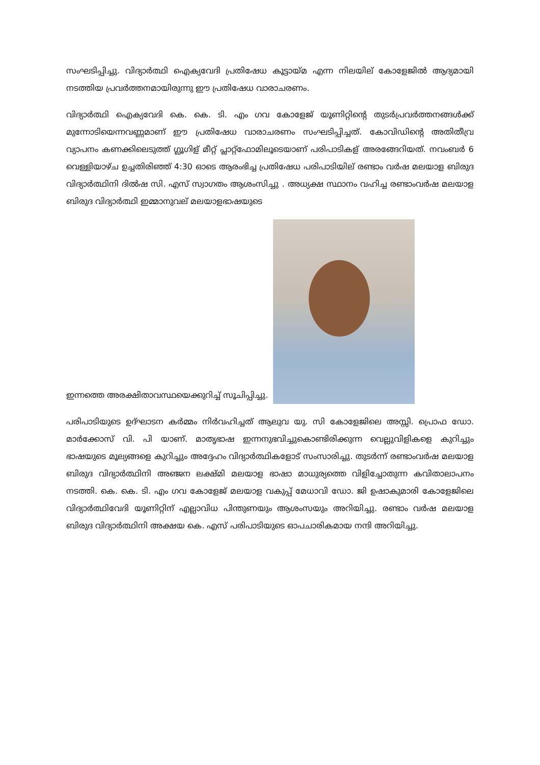സംഘടിപ്പിച്ചു. വിദ്യാർത്ഥി ഐക്യവേദി പ്രതിഷേധ കൂട്ടായ്മ എന്ന നിലയില് കോളേജിൽ ആദ്യമായി നടത്തിയ പ്രവർത്തനമായിരുന്നു ഈ പ്രതിഷേധ വാരാചരണം.
വിദ്യാർത്ഥി ഐക്യവേദി കെ. കെ. ടി. എം ഗവ കോളേജ് യൂണിറ്റിന്റെ തുടർപ്രവർത്തനങ്ങൾക്ക് മുന്നോടിയെന്നവണ്ണമാണ് ഈ പ്രതിഷേധ വാരാചരണം സംഘടിപ്പിച്ചത്. കോവിഡിന്റെ അതിതീവ്ര വ്യാപനം കണക്കിലെടുത്ത് ഗ്ലൂഗിള് മീറ്റ് പ്ലാറ്റ്ഫോമിലൂടെയാണ് പരിപാടികള് അരങ്ങേറിയത്. നവംബർ 6 വെള്ളിയാഴ്ച ഉച്ചതിരിഞ്ഞ് 4:30 ഓടെ ആരംഭിച്ച പ്രതിഷേധ പരിപാടിയില് രണ്ടാം വർഷ മലയാള ബിരുദ വിദ്യാർത്ഥിനി ദിൽഷ സി. എസ് സ്വാഗതം ആശംസിച്ചു . അധ്യക്ഷ സ്ഥാനം വഹിച്ച രണ്ടാംവർഷ മലയാള ബിരുദ വിദ്യാർത്ഥി ഇമ്മാനുവല് മലയാളഭാഷയുടെ
ഇന്നത്തെ അരക്ഷിതാവസ്ഥയെക്കുറിച്ച് സൂചിപ്പിച്ചു.
പരിപാടിയുടെ ഉദ്ഘാടന കർമ്മം നിർവഹിച്ചത് ആലുവ യു. സി കോളേജിലെ അസ്സി. പ്രൊഫ ഡോ. മാർക്കോസ് വി. പി യാണ്. മാതൃഭാഷ ഇന്നനുഭവിച്ചുകൊണ്ടിരിക്കുന്ന വെല്ലുവിളികളെ കുറിച്ചും ഭാഷയുടെ മൂല്യങ്ങളെ കുറിച്ചും അദ്ദേഹം വിദ്യാർത്ഥികളോട് സംസാരിച്ചു. തുടർന്ന് രണ്ടാംവർഷ മലയാള ബിരുദ വിദ്യാർത്ഥിനി അഞ്ജന ലക്ഷ്മി മലയാള ഭാഷാ മാധുര്യത്തെ വിളിച്ചോതുന്ന കവിതാലാപനം നടത്തി. കെ. കെ. ടി. എം ഗവ കോളേജ് മലയാള വകുപ്പ് മേധാവി ഡോ. ജി ഉഷാകുമാരി കോളേജിലെ വിദ്യാർത്ഥിവേദി യൂണിറ്റിന് എല്ലാവിധ പിന്തുണയും ആശംസയും അറിയിച്ചു. രണ്ടാം വർഷ മലയാള ബിരുദ വിദ്യാർത്ഥിനി അക്ഷയ കെ. എസ് പരിപാടിയുടെ ഓപചാരികമായ നന്ദി അറിയിച്ചു.